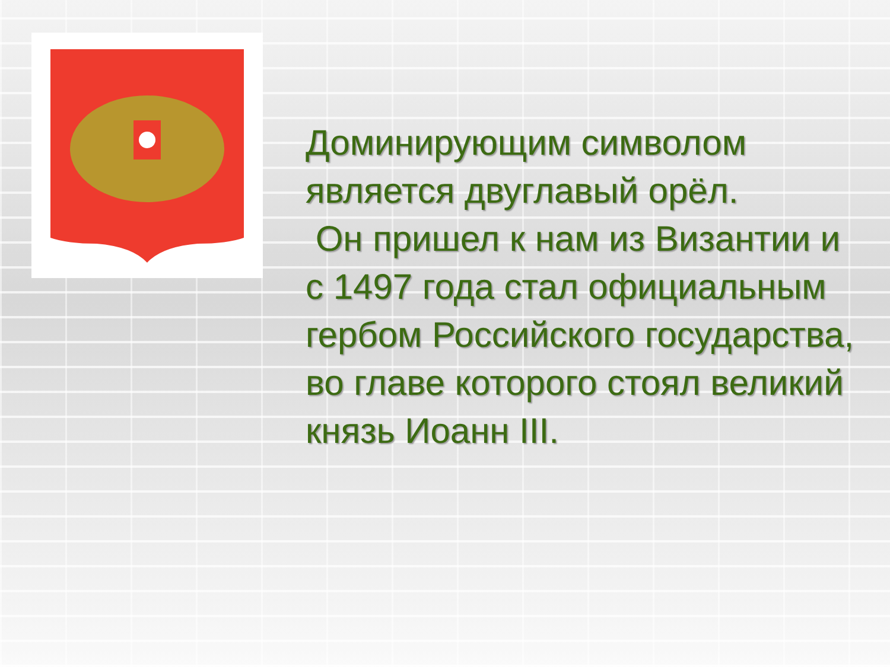Доминирующим символом является двуглавый орёл.
Он пришел к нам из Византии и с 1497 года стал официальным гербом Российского государства, во главе которого стоял великий князь Иоанн III.